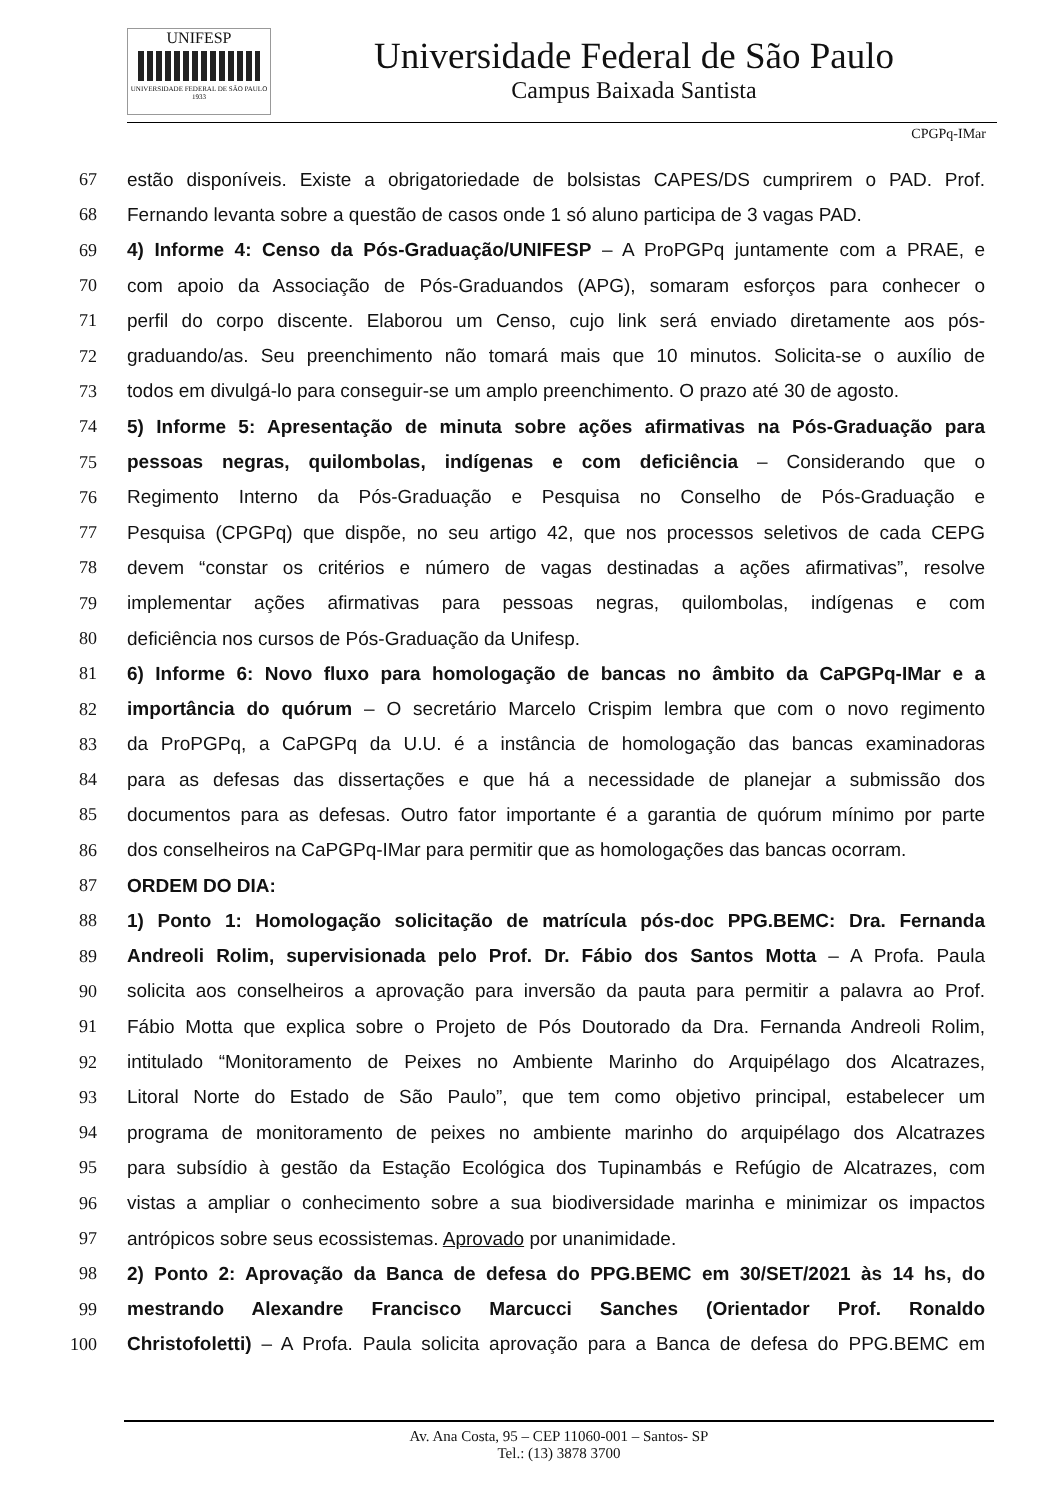UNIFESP
UNIVERSIDADE FEDERAL DE SÃO PAULO
1933
Universidade Federal de São Paulo
Campus Baixada Santista
CPGPq-IMar
67 estão disponíveis. Existe a obrigatoriedade de bolsistas CAPES/DS cumprirem o PAD. Prof.
68 Fernando levanta sobre a questão de casos onde 1 só aluno participa de 3 vagas PAD.
69 4) Informe 4: Censo da Pós-Graduação/UNIFESP – A ProPGPq juntamente com a PRAE, e
70 com apoio da Associação de Pós-Graduandos (APG), somaram esforços para conhecer o
71 perfil do corpo discente. Elaborou um Censo, cujo link será enviado diretamente aos pós-
72 graduando/as. Seu preenchimento não tomará mais que 10 minutos. Solicita-se o auxílio de
73 todos em divulgá-lo para conseguir-se um amplo preenchimento. O prazo até 30 de agosto.
74 5) Informe 5: Apresentação de minuta sobre ações afirmativas na Pós-Graduação para
75 pessoas negras, quilombolas, indígenas e com deficiência – Considerando que o
76 Regimento Interno da Pós-Graduação e Pesquisa no Conselho de Pós-Graduação e
77 Pesquisa (CPGPq) que dispõe, no seu artigo 42, que nos processos seletivos de cada CEPG
78 devem “constar os critérios e número de vagas destinadas a ações afirmativas”, resolve
79 implementar ações afirmativas para pessoas negras, quilombolas, indígenas e com
80 deficiência nos cursos de Pós-Graduação da Unifesp.
81 6) Informe 6: Novo fluxo para homologação de bancas no âmbito da CaPGPq-IMar e a
82 importância do quórum – O secretário Marcelo Crispim lembra que com o novo regimento
83 da ProPGPq, a CaPGPq da U.U. é a instância de homologação das bancas examinadoras
84 para as defesas das dissertações e que há a necessidade de planejar a submissão dos
85 documentos para as defesas. Outro fator importante é a garantia de quórum mínimo por parte
86 dos conselheiros na CaPGPq-IMar para permitir que as homologações das bancas ocorram.
87 ORDEM DO DIA:
88 1) Ponto 1: Homologação solicitação de matrícula pós-doc PPG.BEMC: Dra. Fernanda
89 Andreoli Rolim, supervisionada pelo Prof. Dr. Fábio dos Santos Motta – A Profa. Paula
90 solicita aos conselheiros a aprovação para inversão da pauta para permitir a palavra ao Prof.
91 Fábio Motta que explica sobre o Projeto de Pós Doutorado da Dra. Fernanda Andreoli Rolim,
92 intitulado “Monitoramento de Peixes no Ambiente Marinho do Arquipélago dos Alcatrazes,
93 Litoral Norte do Estado de São Paulo”, que tem como objetivo principal, estabelecer um
94 programa de monitoramento de peixes no ambiente marinho do arquipélago dos Alcatrazes
95 para subsídio à gestão da Estação Ecológica dos Tupinambás e Refúgio de Alcatrazes, com
96 vistas a ampliar o conhecimento sobre a sua biodiversidade marinha e minimizar os impactos
97 antrópicos sobre seus ecossistemas. Aprovado por unanimidade.
98 2) Ponto 2: Aprovação da Banca de defesa do PPG.BEMC em 30/SET/2021 às 14 hs, do
99 mestrando Alexandre Francisco Marcucci Sanches (Orientador Prof. Ronaldo
100 Christofoletti) – A Profa. Paula solicita aprovação para a Banca de defesa do PPG.BEMC em
Av. Ana Costa, 95 – CEP 11060-001 – Santos- SP
Tel.: (13) 3878 3700